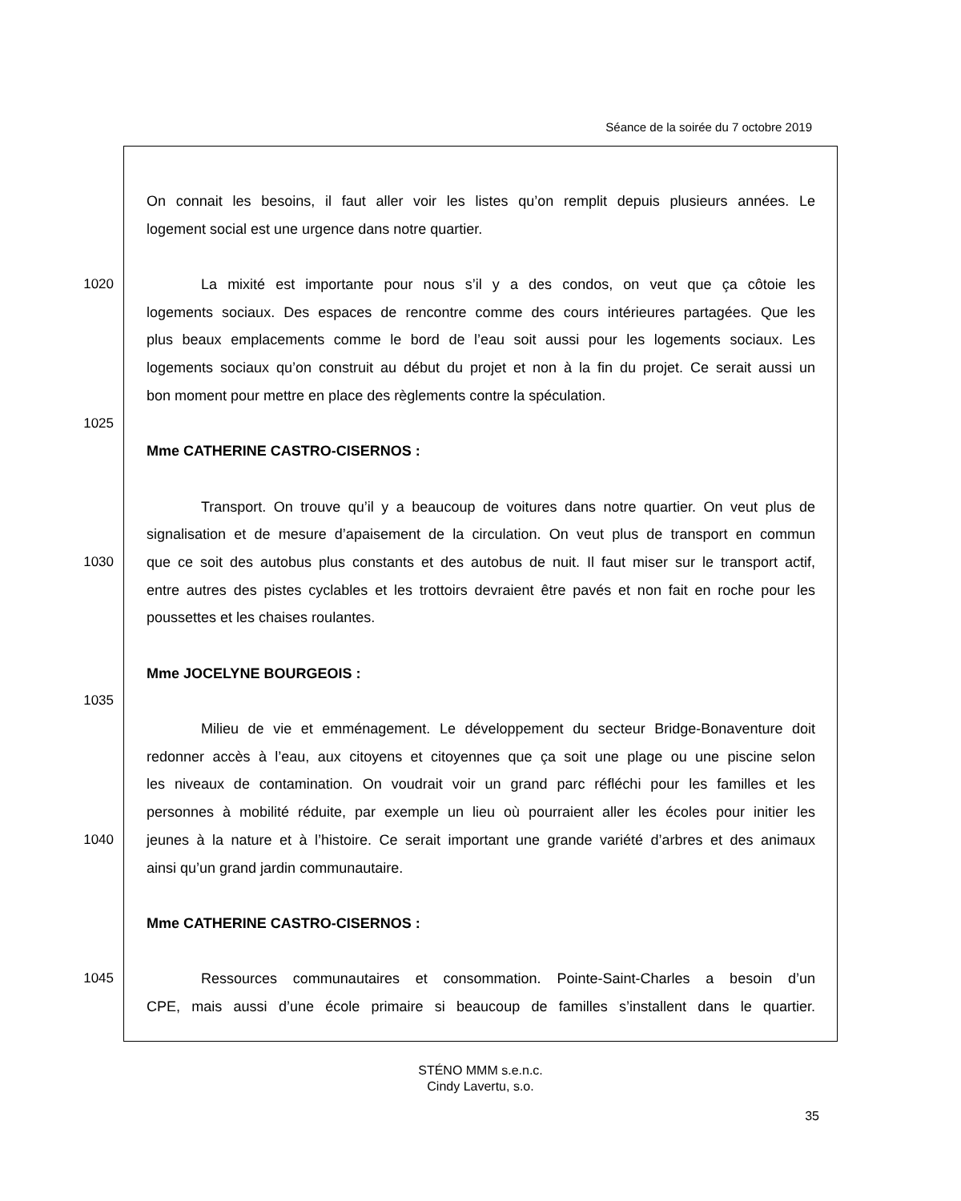Séance de la soirée du 7 octobre 2019
On connait les besoins, il faut aller voir les listes qu’on remplit depuis plusieurs années. Le
logement social est une urgence dans notre quartier.
1020 La mixité est importante pour nous s’il y a des condos, on veut que ça côtoie les
logements sociaux. Des espaces de rencontre comme des cours intérieures partagées. Que les
plus beaux emplacements comme le bord de l’eau soit aussi pour les logements sociaux. Les
logements sociaux qu’on construit au début du projet et non à la fin du projet. Ce serait aussi un
bon moment pour mettre en place des règlements contre la spéculation.
1025
Mme CATHERINE CASTRO-CISERNOS :
Transport. On trouve qu’il y a beaucoup de voitures dans notre quartier. On veut plus de
signalisation et de mesure d’apaisement de la circulation. On veut plus de transport en commun
1030 que ce soit des autobus plus constants et des autobus de nuit. Il faut miser sur le transport actif,
entre autres des pistes cyclables et les trottoirs devraient être pavés et non fait en roche pour les
poussettes et les chaises roulantes.
Mme JOCELYNE BOURGEOIS :
1035
Milieu de vie et emménagement. Le développement du secteur Bridge-Bonaventure doit
redonner accès à l’eau, aux citoyens et citoyennes que ça soit une plage ou une piscine selon
les niveaux de contamination. On voudrait voir un grand parc réfléchi pour les familles et les
personnes à mobilité réduite, par exemple un lieu où pourraient aller les écoles pour initier les
1040 jeunes à la nature et à l’histoire. Ce serait important une grande variété d’arbres et des animaux
ainsi qu’un grand jardin communautaire.
Mme CATHERINE CASTRO-CISERNOS :
1045 Ressources communautaires et consommation. Pointe-Saint-Charles a besoin d’un
CPE, mais aussi d’une école primaire si beaucoup de familles s’installent dans le quartier.
STÉNO MMM s.e.n.c.
Cindy Lavertu, s.o.
35